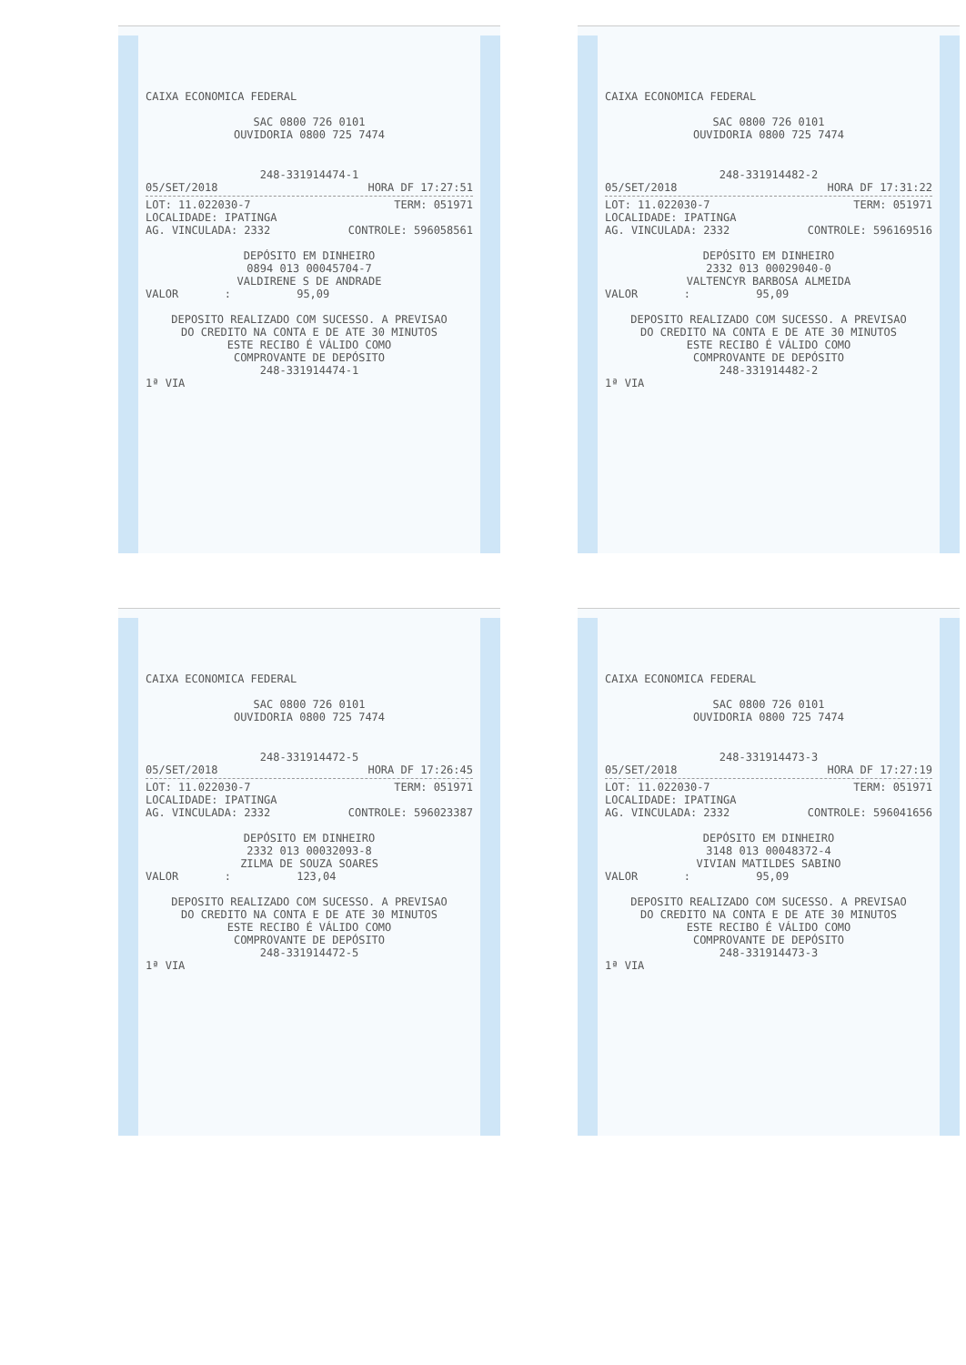CAIXA ECONOMICA FEDERAL
SAC 0800 726 0101
OUVIDORIA 0800 725 7474
248-331914474-1
05/SET/2018 HORA DF 17:27:51
LOT: 11.022030-7 TERM: 051971
LOCALIDADE: IPATINGA
AG. VINCULADA: 2332 CONTROLE: 596058561
DEPÓSITO EM DINHEIRO
0894 013 00045704-7
VALDIRENE S DE ANDRADE
VALOR : 95,09
DEPOSITO REALIZADO COM SUCESSO. A PREVISAO
DO CREDITO NA CONTA E DE ATE 30 MINUTOS
ESTE RECIBO É VÁLIDO COMO
COMPROVANTE DE DEPÓSITO
248-331914474-1
1ª VIA
CAIXA ECONOMICA FEDERAL
SAC 0800 726 0101
OUVIDORIA 0800 725 7474
248-331914482-2
05/SET/2018 HORA DF 17:31:22
LOT: 11.022030-7 TERM: 051971
LOCALIDADE: IPATINGA
AG. VINCULADA: 2332 CONTROLE: 596169516
DEPÓSITO EM DINHEIRO
2332 013 00029040-0
VALTENCYR BARBOSA ALMEIDA
VALOR : 95,09
DEPOSITO REALIZADO COM SUCESSO. A PREVISAO
DO CREDITO NA CONTA E DE ATE 30 MINUTOS
ESTE RECIBO É VÁLIDO COMO
COMPROVANTE DE DEPÓSITO
248-331914482-2
1ª VIA
CAIXA ECONOMICA FEDERAL
SAC 0800 726 0101
OUVIDORIA 0800 725 7474
248-331914472-5
05/SET/2018 HORA DF 17:26:45
LOT: 11.022030-7 TERM: 051971
LOCALIDADE: IPATINGA
AG. VINCULADA: 2332 CONTROLE: 596023387
DEPÓSITO EM DINHEIRO
2332 013 00032093-8
ZILMA DE SOUZA SOARES
VALOR : 123,04
DEPOSITO REALIZADO COM SUCESSO. A PREVISAO
DO CREDITO NA CONTA E DE ATE 30 MINUTOS
ESTE RECIBO É VÁLIDO COMO
COMPROVANTE DE DEPÓSITO
248-331914472-5
1ª VIA
CAIXA ECONOMICA FEDERAL
SAC 0800 726 0101
OUVIDORIA 0800 725 7474
248-331914473-3
05/SET/2018 HORA DF 17:27:19
LOT: 11.022030-7 TERM: 051971
LOCALIDADE: IPATINGA
AG. VINCULADA: 2332 CONTROLE: 596041656
DEPÓSITO EM DINHEIRO
3148 013 00048372-4
VIVIAN MATILDES SABINO
VALOR : 95,09
DEPOSITO REALIZADO COM SUCESSO. A PREVISAO
DO CREDITO NA CONTA E DE ATE 30 MINUTOS
ESTE RECIBO É VÁLIDO COMO
COMPROVANTE DE DEPÓSITO
248-331914473-3
1ª VIA